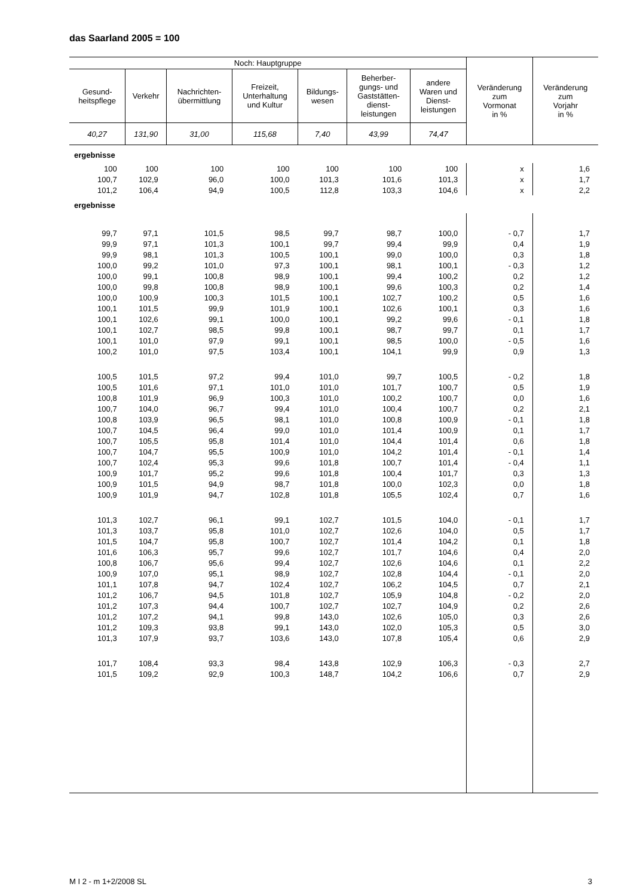das Saarland 2005 = 100
| Noch: Hauptgruppe | | | | | | | Veränderung zum Vormonat in % | Veränderung zum Vorjahr in % |
| --- | --- | --- | --- | --- | --- | --- | --- | --- |
| Gesund- heitspflege | Verkehr | Nachrichten- übermittlung | Freizeit, Unterhaltung und Kultur | Bildungs- wesen | Beherber- gungs- und Gaststätten- dienst- leistungen | andere Waren und Dienst- leistungen | | |
| 40,27 | 131,90 | 31,00 | 115,68 | 7,40 | 43,99 | 74,47 | | |
| ergebnisse | | | | | | | | |
| 100 | 100 | 100 | 100 | 100 | 100 | 100 | x | 1,6 |
| 100,7 | 102,9 | 96,0 | 100,0 | 101,3 | 101,6 | 101,3 | x | 1,7 |
| 101,2 | 106,4 | 94,9 | 100,5 | 112,8 | 103,3 | 104,6 | x | 2,2 |
| ergebnisse | | | | | | | | |
| 99,7 | 97,1 | 101,5 | 98,5 | 99,7 | 98,7 | 100,0 | - 0,7 | 1,7 |
| 99,9 | 97,1 | 101,3 | 100,1 | 99,7 | 99,4 | 99,9 | 0,4 | 1,9 |
| 99,9 | 98,1 | 101,3 | 100,5 | 100,1 | 99,0 | 100,0 | 0,3 | 1,8 |
| 100,0 | 99,2 | 101,0 | 97,3 | 100,1 | 98,1 | 100,1 | - 0,3 | 1,2 |
| 100,0 | 99,1 | 100,8 | 98,9 | 100,1 | 99,4 | 100,2 | 0,2 | 1,2 |
| 100,0 | 99,8 | 100,8 | 98,9 | 100,1 | 99,6 | 100,3 | 0,2 | 1,4 |
| 100,0 | 100,9 | 100,3 | 101,5 | 100,1 | 102,7 | 100,2 | 0,5 | 1,6 |
| 100,1 | 101,5 | 99,9 | 101,9 | 100,1 | 102,6 | 100,1 | 0,3 | 1,6 |
| 100,1 | 102,6 | 99,1 | 100,0 | 100,1 | 99,2 | 99,6 | - 0,1 | 1,8 |
| 100,1 | 102,7 | 98,5 | 99,8 | 100,1 | 98,7 | 99,7 | 0,1 | 1,7 |
| 100,1 | 101,0 | 97,9 | 99,1 | 100,1 | 98,5 | 100,0 | - 0,5 | 1,6 |
| 100,2 | 101,0 | 97,5 | 103,4 | 100,1 | 104,1 | 99,9 | 0,9 | 1,3 |
| 100,5 | 101,5 | 97,2 | 99,4 | 101,0 | 99,7 | 100,5 | - 0,2 | 1,8 |
| 100,5 | 101,6 | 97,1 | 101,0 | 101,0 | 101,7 | 100,7 | 0,5 | 1,9 |
| 100,8 | 101,9 | 96,9 | 100,3 | 101,0 | 100,2 | 100,7 | 0,0 | 1,6 |
| 100,7 | 104,0 | 96,7 | 99,4 | 101,0 | 100,4 | 100,7 | 0,2 | 2,1 |
| 100,8 | 103,9 | 96,5 | 98,1 | 101,0 | 100,8 | 100,9 | - 0,1 | 1,8 |
| 100,7 | 104,5 | 96,4 | 99,0 | 101,0 | 101,4 | 100,9 | 0,1 | 1,7 |
| 100,7 | 105,5 | 95,8 | 101,4 | 101,0 | 104,4 | 101,4 | 0,6 | 1,8 |
| 100,7 | 104,7 | 95,5 | 100,9 | 101,0 | 104,2 | 101,4 | - 0,1 | 1,4 |
| 100,7 | 102,4 | 95,3 | 99,6 | 101,8 | 100,7 | 101,4 | - 0,4 | 1,1 |
| 100,9 | 101,7 | 95,2 | 99,6 | 101,8 | 100,4 | 101,7 | 0,3 | 1,3 |
| 100,9 | 101,5 | 94,9 | 98,7 | 101,8 | 100,0 | 102,3 | 0,0 | 1,8 |
| 100,9 | 101,9 | 94,7 | 102,8 | 101,8 | 105,5 | 102,4 | 0,7 | 1,6 |
| 101,3 | 102,7 | 96,1 | 99,1 | 102,7 | 101,5 | 104,0 | - 0,1 | 1,7 |
| 101,3 | 103,7 | 95,8 | 101,0 | 102,7 | 102,6 | 104,0 | 0,5 | 1,7 |
| 101,5 | 104,7 | 95,8 | 100,7 | 102,7 | 101,4 | 104,2 | 0,1 | 1,8 |
| 101,6 | 106,3 | 95,7 | 99,6 | 102,7 | 101,7 | 104,6 | 0,4 | 2,0 |
| 100,8 | 106,7 | 95,6 | 99,4 | 102,7 | 102,6 | 104,6 | 0,1 | 2,2 |
| 100,9 | 107,0 | 95,1 | 98,9 | 102,7 | 102,8 | 104,4 | - 0,1 | 2,0 |
| 101,1 | 107,8 | 94,7 | 102,4 | 102,7 | 106,2 | 104,5 | 0,7 | 2,1 |
| 101,2 | 106,7 | 94,5 | 101,8 | 102,7 | 105,9 | 104,8 | - 0,2 | 2,0 |
| 101,2 | 107,3 | 94,4 | 100,7 | 102,7 | 102,7 | 104,9 | 0,2 | 2,6 |
| 101,2 | 107,2 | 94,1 | 99,8 | 143,0 | 102,6 | 105,0 | 0,3 | 2,6 |
| 101,2 | 109,3 | 93,8 | 99,1 | 143,0 | 102,0 | 105,3 | 0,5 | 3,0 |
| 101,3 | 107,9 | 93,7 | 103,6 | 143,0 | 107,8 | 105,4 | 0,6 | 2,9 |
| 101,7 | 108,4 | 93,3 | 98,4 | 143,8 | 102,9 | 106,3 | - 0,3 | 2,7 |
| 101,5 | 109,2 | 92,9 | 100,3 | 148,7 | 104,2 | 106,6 | 0,7 | 2,9 |
M I 2 - m 1+2/2008 SL 3